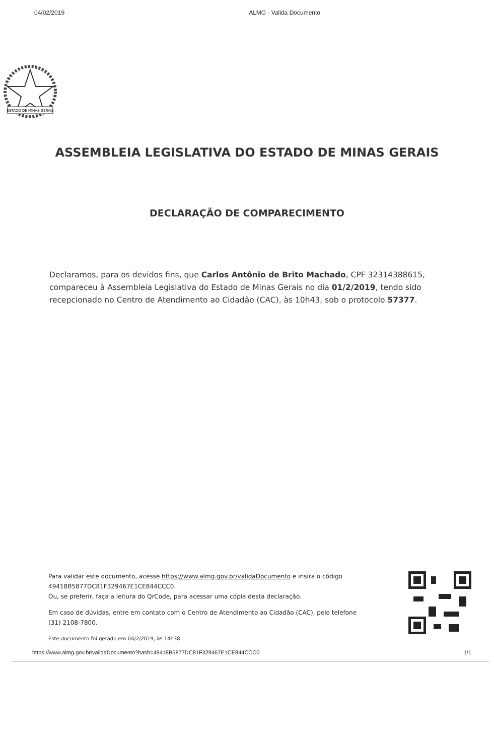04/02/2019 ALMG - Valida Documento
ESTADO DE MINAS GERAIS
ASSEMBLEIA LEGISLATIVA DO ESTADO DE MINAS GERAIS
DECLARAÇÃO DE COMPARECIMENTO
Declaramos, para os devidos fins, que Carlos Antônio de Brito Machado, CPF 32314388615, compareceu à Assembleia Legislativa do Estado de Minas Gerais no dia 01/2/2019, tendo sido recepcionado no Centro de Atendimento ao Cidadão (CAC), às 10h43, sob o protocolo 57377.
Para validar este documento, acesse https://www.almg.gov.br/validaDocumento e insira o código 49418B5877DC81F329467E1CE844CCC0.
Ou, se preferir, faça a leitura do QrCode, para acessar uma cópia desta declaração.
Em caso de dúvidas, entre em contato com o Centro de Atendimento ao Cidadão (CAC), pelo telefone (31) 2108-7800.
Este documento foi gerado em 04/2/2019, às 14h38.
https://www.almg.gov.br/validaDocumento?hash=49418B5877DC81F329467E1CE844CCC0 1/1